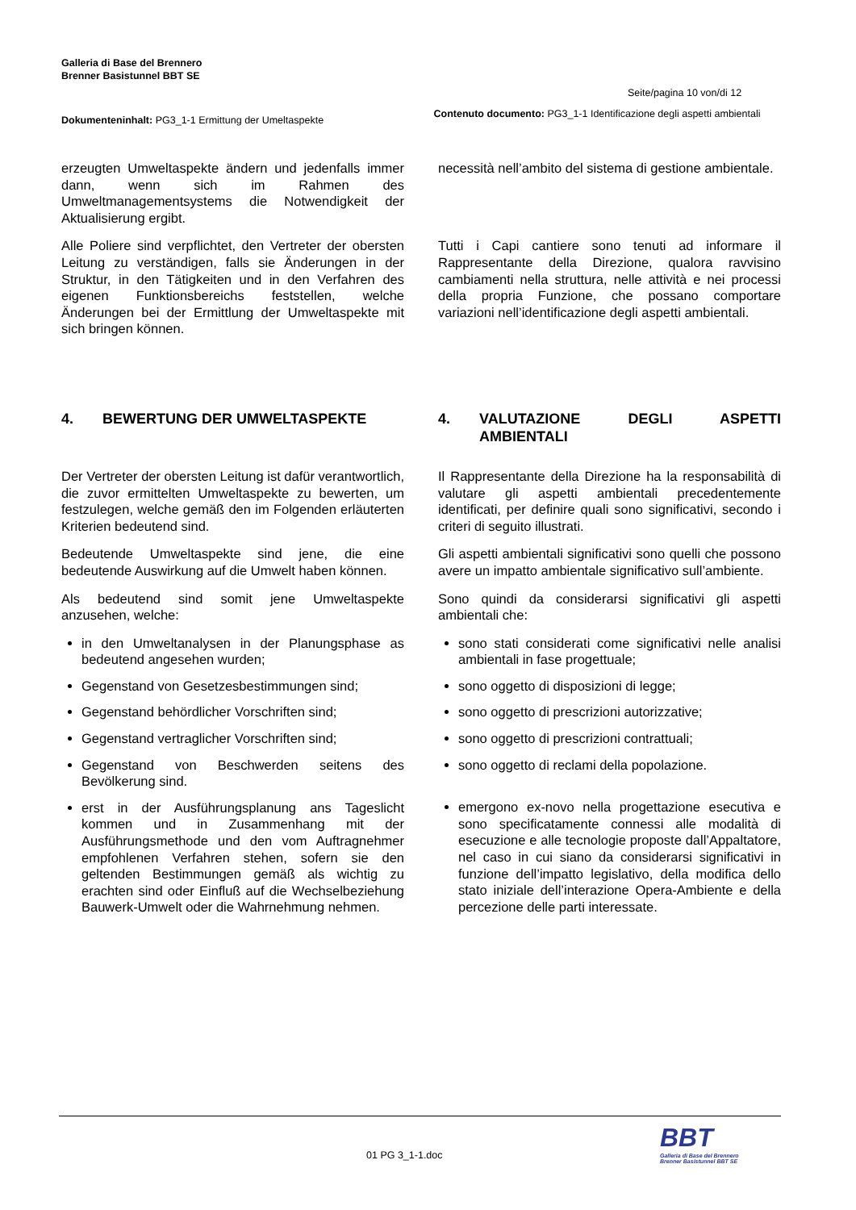Galleria di Base del Brennero
Brenner Basistunnel BBT SE
Seite/pagina 10 von/di 12
Dokumenteninhalt: PG3_1-1 Ermittung der Umeltaspekte
Contenuto documento: PG3_1-1 Identificazione degli aspetti ambientali
erzeugten Umweltaspekte ändern und jedenfalls immer dann, wenn sich im Rahmen des Umweltmanagementsystems die Notwendigkeit der Aktualisierung ergibt.
necessità nell’ambito del sistema di gestione ambientale.
Alle Poliere sind verpflichtet, den Vertreter der obersten Leitung zu verständigen, falls sie Änderungen in der Struktur, in den Tätigkeiten und in den Verfahren des eigenen Funktionsbereichs feststellen, welche Änderungen bei der Ermittlung der Umweltaspekte mit sich bringen können.
Tutti i Capi cantiere sono tenuti ad informare il Rappresentante della Direzione, qualora ravvisino cambiamenti nella struttura, nelle attività e nei processi della propria Funzione, che possano comportare variazioni nell’identificazione degli aspetti ambientali.
4. BEWERTUNG DER UMWELTASPEKTE 4. VALUTAZIONE DEGLI ASPETTI AMBIENTALI
Der Vertreter der obersten Leitung ist dafür verantwortlich, die zuvor ermittelten Umweltaspekte zu bewerten, um festzulegen, welche gemäß den im Folgenden erläuterten Kriterien bedeutend sind.
Il Rappresentante della Direzione ha la responsabilità di valutare gli aspetti ambientali precedentemente identificati, per definire quali sono significativi, secondo i criteri di seguito illustrati.
Bedeutende Umweltaspekte sind jene, die eine bedeutende Auswirkung auf die Umwelt haben können.
Gli aspetti ambientali significativi sono quelli che possono avere un impatto ambientale significativo sull’ambiente.
Als bedeutend sind somit jene Umweltaspekte anzusehen, welche:
Sono quindi da considerarsi significativi gli aspetti ambientali che:
in den Umweltanalysen in der Planungsphase as bedeutend angesehen wurden;
Gegenstand von Gesetzesbestimmungen sind;
Gegenstand behördlicher Vorschriften sind;
Gegenstand vertraglicher Vorschriften sind;
Gegenstand von Beschwerden seitens des Bevölkerung sind.
erst in der Ausführungsplanung ans Tageslicht kommen und in Zusammenhang mit der Ausführungsmethode und den vom Auftragnehmer empfohlenen Verfahren stehen, sofern sie den geltenden Bestimmungen gemäß als wichtig zu erachten sind oder Einfluß auf die Wechselbeziehung Bauwerk-Umwelt oder die Wahrnehmung nehmen.
sono stati considerati come significativi nelle analisi ambientali in fase progettuale;
sono oggetto di disposizioni di legge;
sono oggetto di prescrizioni autorizzative;
sono oggetto di prescrizioni contrattuali;
sono oggetto di reclami della popolazione.
emergono ex-novo nella progettazione esecutiva e sono specificatamente connessi alle modalità di esecuzione e alle tecnologie proposte dall’Appaltatore, nel caso in cui siano da considerarsi significativi in funzione dell’impatto legislativo, della modifica dello stato iniziale dell’interazione Opera-Ambiente e della percezione delle parti interessate.
01 PG 3_1-1.doc
BBT
Galleria di Base del Brennero
Brenner Basistunnel BBT SE